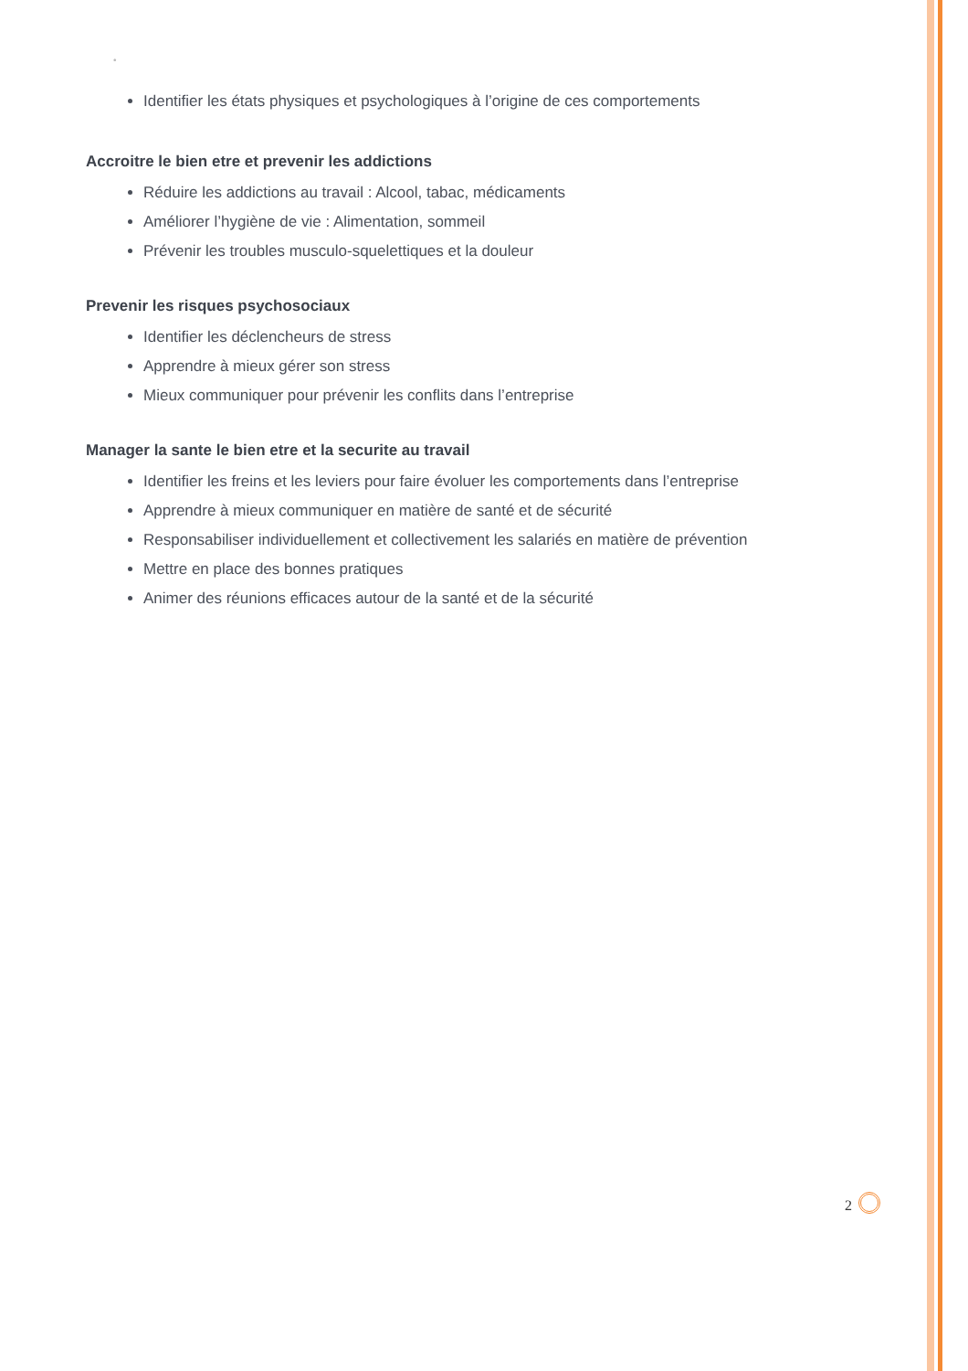•
Identifier les états physiques et psychologiques à l’origine de ces comportements
Accroitre le bien etre et prevenir les addictions
Réduire les addictions au travail : Alcool, tabac, médicaments
Améliorer l’hygiène de vie : Alimentation, sommeil
Prévenir les troubles musculo-squelettiques et la douleur
Prevenir les risques psychosociaux
Identifier les déclencheurs de stress
Apprendre à mieux gérer son stress
Mieux communiquer pour prévenir les conflits dans l’entreprise
Manager la sante le bien etre et la securite au travail
Identifier les freins et les leviers pour faire évoluer les comportements dans l’entreprise
Apprendre à mieux communiquer en matière de santé et de sécurité
Responsabiliser individuellement et collectivement les salariés en matière de prévention
Mettre en place des bonnes pratiques
Animer des réunions efficaces autour de la santé et de la sécurité
2